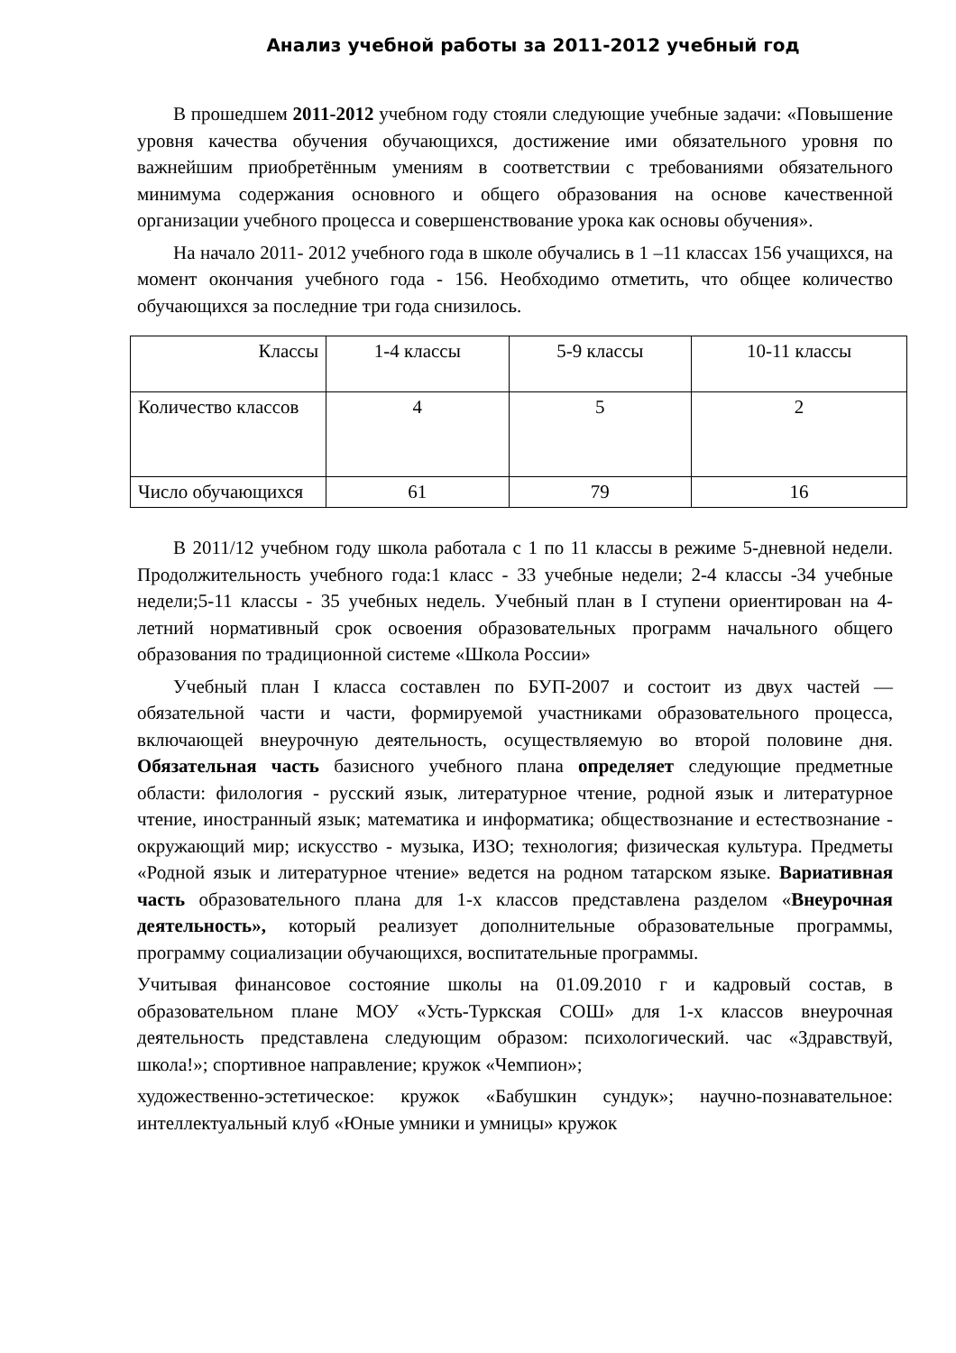Анализ учебной работы за 2011-2012 учебный год
В прошедшем 2011-2012 учебном году стояли следующие учебные задачи: «Повышение уровня качества обучения обучающихся, достижение ими обязательного уровня по важнейшим приобретённым умениям в соответствии с требованиями обязательного минимума содержания основного и общего образования на основе качественной организации учебного процесса и совершенствование урока как основы обучения».
На начало 2011- 2012 учебного года в школе обучались в 1 –11 классах 156 учащихся, на момент окончания учебного года - 156. Необходимо отметить, что общее количество обучающихся за последние три года снизилось.
| Классы | 1-4 классы | 5-9 классы | 10-11 классы |
| Количество классов | 4 | 5 | 2 |
| Число обучающихся | 61 | 79 | 16 |
В 2011/12 учебном году школа работала с 1 по 11 классы в режиме 5-дневной недели. Продолжительность учебного года:1 класс - 33 учебные недели; 2-4 классы -34 учебные недели;5-11 классы - 35 учебных недель. Учебный план в I ступени ориентирован на 4-летний нормативный срок освоения образовательных программ начального общего образования по традиционной системе «Школа России»
Учебный план I класса составлен по БУП-2007 и состоит из двух частей — обязательной части и части, формируемой участниками образовательного процесса, включающей внеурочную деятельность, осуществляемую во второй половине дня. Обязательная часть базисного учебного плана определяет следующие предметные области: филология - русский язык, литературное чтение, родной язык и литературное чтение, иностранный язык; математика и информатика; обществознание и естествознание - окружающий мир; искусство - музыка, ИЗО; технология; физическая культура. Предметы «Родной язык и литературное чтение» ведется на родном татарском языке. Вариативная часть образовательного плана для 1-х классов представлена разделом «Внеурочная деятельность», который реализует дополнительные образовательные программы, программу социализации обучающихся, воспитательные программы.
Учитывая финансовое состояние школы на 01.09.2010 г и кадровый состав, в образовательном плане МОУ «Усть-Туркская СОШ» для 1-х классов внеурочная деятельность представлена следующим образом: психологический. час «Здравствуй, школа!»; спортивное направление; кружок «Чемпион»;
художественно-эстетическое: кружок «Бабушкин сундук»; научно-познавательное: интеллектуальный клуб «Юные умники и умницы» кружок